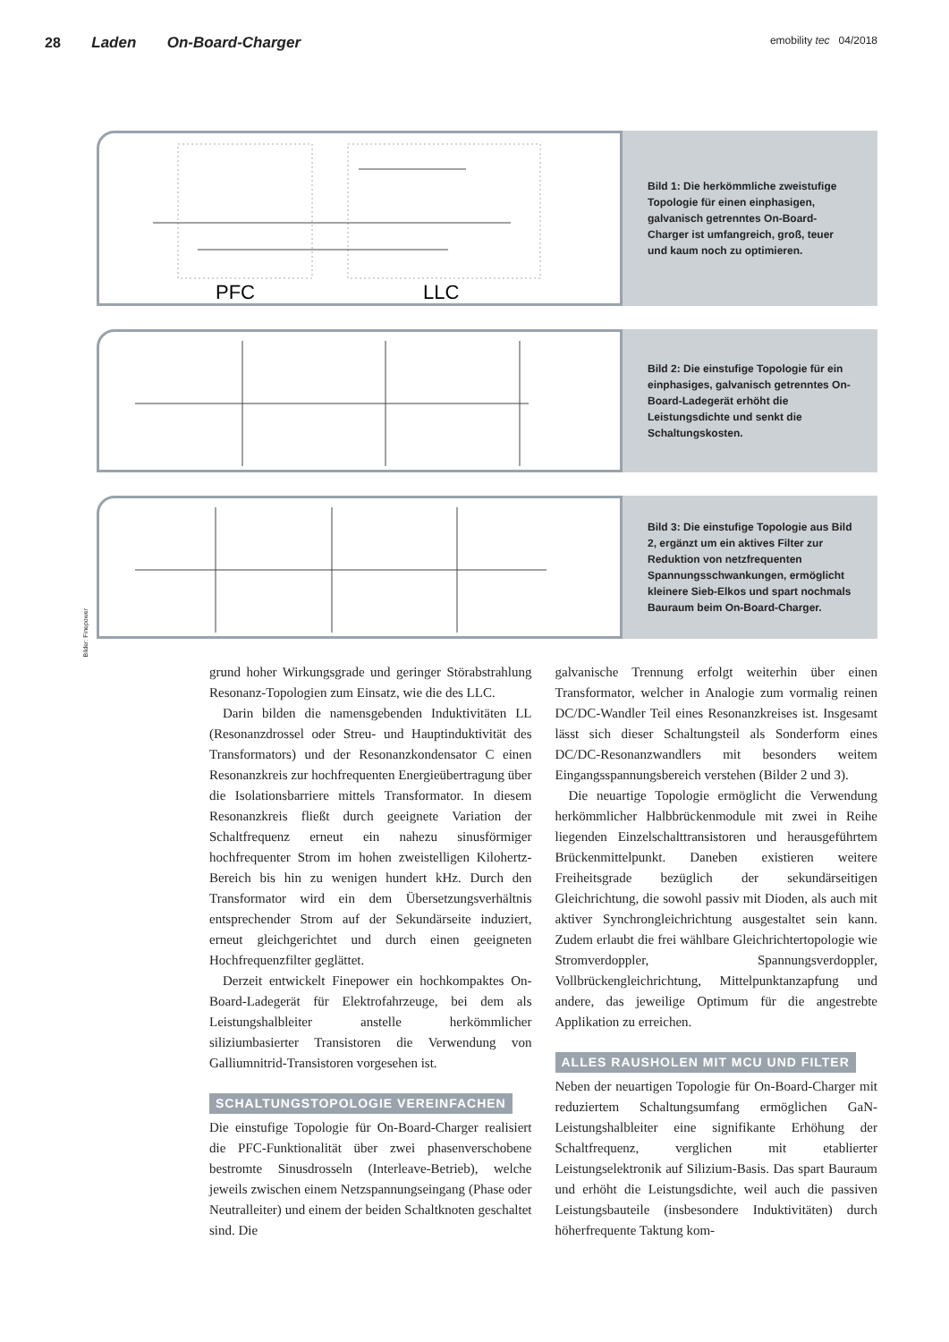28 Laden On-Board-Charger
emobility tec 04/2018
PFC
LLC
Bild 1: Die herkömmliche zweistufige Topologie für einen einphasigen, galvanisch getrenntes On-Board-Charger ist umfangreich, groß, teuer und kaum noch zu optimieren.
Bild 2: Die einstufige Topologie für ein einphasiges, galvanisch getrenntes On-Board-Ladegerät erhöht die Leistungsdichte und senkt die Schaltungskosten.
Bild 3: Die einstufige Topologie aus Bild 2, ergänzt um ein aktives Filter zur Reduktion von netzfrequenten Spannungsschwankungen, ermöglicht kleinere Sieb-Elkos und spart nochmals Bauraum beim On-Board-Charger.
Bilder: Finepower
grund hoher Wirkungsgrade und geringer Störabstrahlung Resonanz-Topologien zum Einsatz, wie die des LLC.
Darin bilden die namensgebenden Induktivitäten LL (Resonanzdrossel oder Streu- und Hauptinduktivität des Transformators) und der Resonanzkondensator C einen Resonanzkreis zur hochfrequenten Energieübertragung über die Isolationsbarriere mittels Transformator. In diesem Resonanzkreis fließt durch geeignete Variation der Schaltfrequenz erneut ein nahezu sinusförmiger hochfrequenter Strom im hohen zweistelligen Kilohertz-Bereich bis hin zu wenigen hundert kHz. Durch den Transformator wird ein dem Übersetzungsverhältnis entsprechender Strom auf der Sekundärseite induziert, erneut gleichgerichtet und durch einen geeigneten Hochfrequenzfilter geglättet.
Derzeit entwickelt Finepower ein hochkompaktes On-Board-Ladegerät für Elektrofahrzeuge, bei dem als Leistungshalbleiter anstelle herkömmlicher siliziumbasierter Transistoren die Verwendung von Galliumnitrid-Transistoren vorgesehen ist.
SCHALTUNGSTOPOLOGIE VEREINFACHEN
Die einstufige Topologie für On-Board-Charger realisiert die PFC-Funktionalität über zwei phasenverschobene bestromte Sinusdrosseln (Interleave-Betrieb), welche jeweils zwischen einem Netzspannungseingang (Phase oder Neutralleiter) und einem der beiden Schaltknoten geschaltet sind. Die
galvanische Trennung erfolgt weiterhin über einen Transformator, welcher in Analogie zum vormalig reinen DC/DC-Wandler Teil eines Resonanzkreises ist. Insgesamt lässt sich dieser Schaltungsteil als Sonderform eines DC/DC-Resonanzwandlers mit besonders weitem Eingangsspannungsbereich verstehen (Bilder 2 und 3).
Die neuartige Topologie ermöglicht die Verwendung herkömmlicher Halbbrückenmodule mit zwei in Reihe liegenden Einzelschalttransistoren und herausgeführtem Brückenmittelpunkt. Daneben existieren weitere Freiheitsgrade bezüglich der sekundärseitigen Gleichrichtung, die sowohl passiv mit Dioden, als auch mit aktiver Synchrongleichrichtung ausgestaltet sein kann. Zudem erlaubt die frei wählbare Gleichrichtertopologie wie Stromverdoppler, Spannungsverdoppler, Vollbrückengleichrichtung, Mittelpunktanzapfung und andere, das jeweilige Optimum für die angestrebte Applikation zu erreichen.
ALLES RAUSHOLEN MIT MCU UND FILTER
Neben der neuartigen Topologie für On-Board-Charger mit reduziertem Schaltungsumfang ermöglichen GaN-Leistungshalbleiter eine signifikante Erhöhung der Schaltfrequenz, verglichen mit etablierter Leistungselektronik auf Silizium-Basis. Das spart Bauraum und erhöht die Leistungsdichte, weil auch die passiven Leistungsbauteile (insbesondere Induktivitäten) durch höherfrequente Taktung kom-